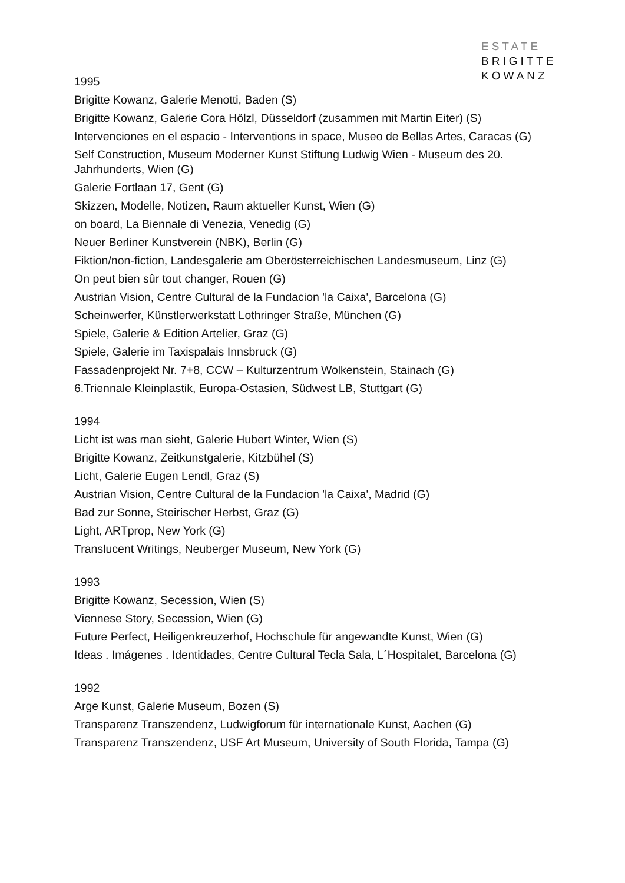ESTATE
BRIGITTE
KOWANZ
1995
Brigitte Kowanz, Galerie Menotti, Baden (S)
Brigitte Kowanz, Galerie Cora Hölzl, Düsseldorf (zusammen mit Martin Eiter) (S)
Intervenciones en el espacio - Interventions in space, Museo de Bellas Artes, Caracas (G)
Self Construction, Museum Moderner Kunst Stiftung Ludwig Wien - Museum des 20. Jahrhunderts, Wien (G)
Galerie Fortlaan 17, Gent (G)
Skizzen, Modelle, Notizen, Raum aktueller Kunst, Wien (G)
on board, La Biennale di Venezia, Venedig (G)
Neuer Berliner Kunstverein (NBK), Berlin (G)
Fiktion/non-fiction, Landesgalerie am Oberösterreichischen Landesmuseum, Linz (G)
On peut bien sûr tout changer, Rouen (G)
Austrian Vision, Centre Cultural de la Fundacion 'la Caixa', Barcelona (G)
Scheinwerfer, Künstlerwerkstatt Lothringer Straße, München (G)
Spiele, Galerie & Edition Artelier, Graz (G)
Spiele, Galerie im Taxispalais Innsbruck (G)
Fassadenprojekt Nr. 7+8, CCW – Kulturzentrum Wolkenstein, Stainach (G)
6.Triennale Kleinplastik, Europa-Ostasien, Südwest LB, Stuttgart (G)
1994
Licht ist was man sieht, Galerie Hubert Winter, Wien (S)
Brigitte Kowanz, Zeitkunstgalerie, Kitzbühel (S)
Licht, Galerie Eugen Lendl, Graz (S)
Austrian Vision, Centre Cultural de la Fundacion 'la Caixa', Madrid (G)
Bad zur Sonne, Steirischer Herbst, Graz (G)
Light, ARTprop, New York (G)
Translucent Writings, Neuberger Museum, New York (G)
1993
Brigitte Kowanz, Secession, Wien (S)
Viennese Story, Secession, Wien (G)
Future Perfect, Heiligenkreuzerhof, Hochschule für angewandte Kunst, Wien (G)
Ideas . Imágenes . Identidades, Centre Cultural Tecla Sala, L´Hospitalet, Barcelona (G)
1992
Arge Kunst, Galerie Museum, Bozen (S)
Transparenz Transzendenz, Ludwigforum für internationale Kunst, Aachen (G)
Transparenz Transzendenz, USF Art Museum, University of South Florida, Tampa (G)